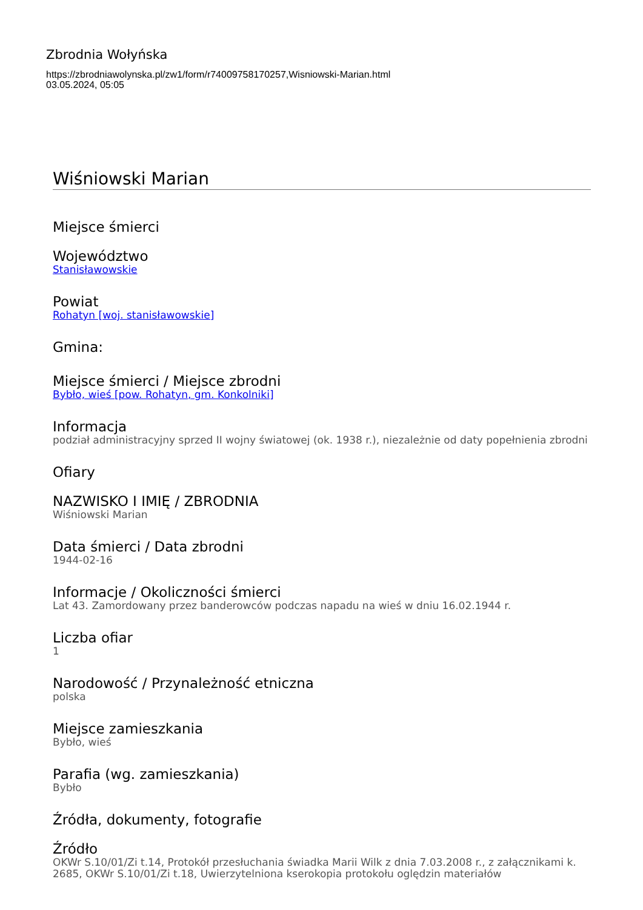Zbrodnia Wołyńska
https://zbrodniawolynska.pl/zw1/form/r74009758170257,Wisniowski-Marian.html
03.05.2024, 05:05
Wiśniowski Marian
Miejsce śmierci
Województwo
Stanisławowskie
Powiat
Rohatyn [woj. stanisławowskie]
Gmina:
Miejsce śmierci / Miejsce zbrodni
Bybło, wieś [pow. Rohatyn, gm. Konkolniki]
Informacja
podział administracyjny sprzed II wojny światowej (ok. 1938 r.), niezależnie od daty popełnienia zbrodni
Ofiary
NAZWISKO I IMIĘ / ZBRODNIA
Wiśniowski Marian
Data śmierci / Data zbrodni
1944-02-16
Informacje / Okoliczności śmierci
Lat 43. Zamordowany przez banderowców podczas napadu na wieś w dniu 16.02.1944 r.
Liczba ofiar
1
Narodowość / Przynależność etniczna
polska
Miejsce zamieszkania
Bybło, wieś
Parafia (wg. zamieszkania)
Bybło
Źródła, dokumenty, fotografie
Źródło
OKWr S.10/01/Zi t.14, Protokół przesłuchania świadka Marii Wilk z dnia 7.03.2008 r., z załącznikami k. 2685, OKWr S.10/01/Zi t.18, Uwierzytelniona kserokopia protokołu oględzin materiałów